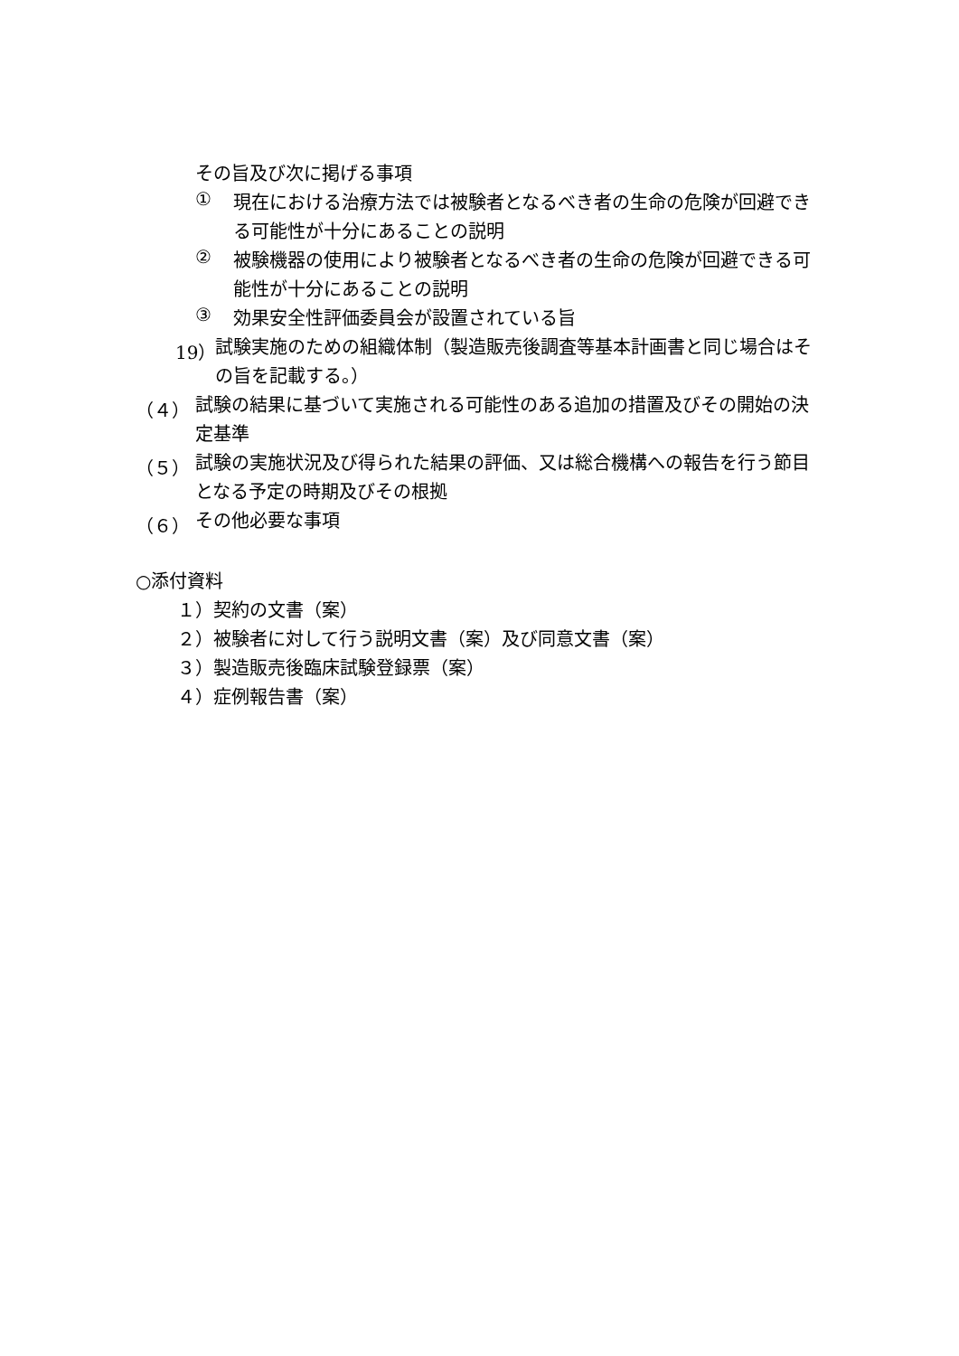その旨及び次に掲げる事項
①
現在における治療方法では被験者となるべき者の生命の危険が回避できる可能性が十分にあることの説明
②
被験機器の使用により被験者となるべき者の生命の危険が回避できる可能性が十分にあることの説明
③
効果安全性評価委員会が設置されている旨
19）
試験実施のための組織体制（製造販売後調査等基本計画書と同じ場合はその旨を記載する。）
（４）
試験の結果に基づいて実施される可能性のある追加の措置及びその開始の決定基準
（５）
試験の実施状況及び得られた結果の評価、又は総合機構への報告を行う節目となる予定の時期及びその根拠
（６）
その他必要な事項
○添付資料
１）契約の文書（案）
２）被験者に対して行う説明文書（案）及び同意文書（案）
３）製造販売後臨床試験登録票（案）
４）症例報告書（案）